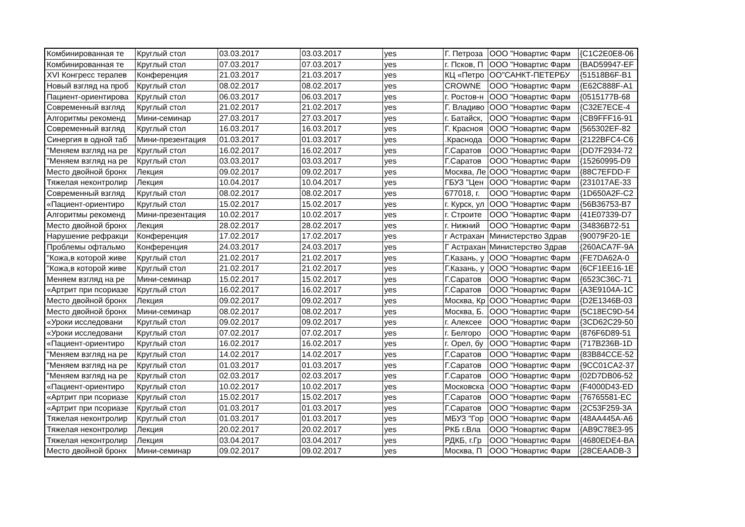| Комбинированная те | Круглый стол | 03.03.2017 | 03.03.2017 | yes | Г. Петроза | ООО "Новартис Фарм | {C1C2E0E8-06 |
| Комбинированная те | Круглый стол | 07.03.2017 | 07.03.2017 | yes | г. Псков, П | ООО "Новартис Фарм | {BAD59947-EF |
| XVI Конгресс терапев | Конференция | 21.03.2017 | 21.03.2017 | yes | КЦ «Петро | ОО"САНКТ-ПЕТЕРБУ | {51518B6F-B1 |
| Новый взгляд на проб | Круглый стол | 08.02.2017 | 08.02.2017 | yes | CROWNE | ООО "Новартис Фарм | {E62C888F-A1 |
| Пациент-ориентирова | Круглый стол | 06.03.2017 | 06.03.2017 | yes | г. Ростов-н | ООО "Новартис Фарм | {0515177B-68 |
| Современный взгляд | Круглый стол | 21.02.2017 | 21.02.2017 | yes | Г. Владиво | ООО "Новартис Фарм | {C32E7ECE-4 |
| Алгоритмы рекоменд | Мини-семинар | 27.03.2017 | 27.03.2017 | yes | г. Батайск, | ООО "Новартис Фарм | {CB9FFF16-91 |
| Современный взгляд | Круглый стол | 16.03.2017 | 16.03.2017 | yes | Г. Красноя | ООО "Новартис Фарм | {565302EF-82 |
| Синергия в одной таб | Мини-презентация | 01.03.2017 | 01.03.2017 | yes | .Краснода | ООО "Новартис Фарм | {2122BFC4-C6 |
| "Меняем взгляд на ре | Круглый стол | 16.02.2017 | 16.02.2017 | yes | Г.Саратов | ООО "Новартис Фарм | {DD7F2934-72 |
| "Меняем взгляд на ре | Круглый стол | 03.03.2017 | 03.03.2017 | yes | Г.Саратов | ООО "Новартис Фарм | {15260995-D9 |
| Место двойной бронх | Лекция | 09.02.2017 | 09.02.2017 | yes | Москва, Ле | ООО "Новартис Фарм | {88C7EFDD-F |
| Тяжелая неконтролир | Лекция | 10.04.2017 | 10.04.2017 | yes | ГБУЗ "Цен | ООО "Новартис Фарм | {231017AE-33 |
| Современный взгляд | Круглый стол | 08.02.2017 | 08.02.2017 | yes | 677018, г. | ООО "Новартис Фарм | {1D650A2F-C2 |
| «Пациент-ориентиро | Круглый стол | 15.02.2017 | 15.02.2017 | yes | г. Курск, ул | ООО "Новартис Фарм | {56B36753-B7 |
| Алгоритмы рекоменд | Мини-презентация | 10.02.2017 | 10.02.2017 | yes | г. Строите | ООО "Новартис Фарм | {41E07339-D7 |
| Место двойной бронх | Лекция | 28.02.2017 | 28.02.2017 | yes | г. Нижний | ООО "Новартис Фарм | {34836B72-51 |
| Нарушение рефракци | Конференция | 17.02.2017 | 17.02.2017 | yes | г Астрахан | Министерство Здрав | {90079F20-1E |
| Проблемы офтальмо | Конференция | 24.03.2017 | 24.03.2017 | yes | Г Астрахан | Министерство Здрав | {260ACA7F-9A |
| "Кожа,в которой живе | Круглый стол | 21.02.2017 | 21.02.2017 | yes | Г.Казань, у | ООО "Новартис Фарм | {FE7DA62A-0 |
| "Кожа,в которой живе | Круглый стол | 21.02.2017 | 21.02.2017 | yes | Г.Казань, у | ООО "Новартис Фарм | {6CF1EE16-1E |
| Меняем взгляд на ре | Мини-семинар | 15.02.2017 | 15.02.2017 | yes | Г.Саратов | ООО "Новартис Фарм | {6523C36C-71 |
| «Артрит при псориазе | Круглый стол | 16.02.2017 | 16.02.2017 | yes | Г.Саратов | ООО "Новартис Фарм | {A3E9104A-1C |
| Место двойной бронх | Лекция | 09.02.2017 | 09.02.2017 | yes | Москва, Кр | ООО "Новартис Фарм | {D2E1346B-03 |
| Место двойной бронх | Мини-семинар | 08.02.2017 | 08.02.2017 | yes | Москва, Б. | ООО "Новартис Фарм | {5C18EC9D-54 |
| «Уроки исследовани | Круглый стол | 09.02.2017 | 09.02.2017 | yes | г. Алексее | ООО "Новартис Фарм | {3CD62C29-50 |
| «Уроки исследовани | Круглый стол | 07.02.2017 | 07.02.2017 | yes | г. Белгоро | ООО "Новартис Фарм | {876F6D89-51 |
| «Пациент-ориентиро | Круглый стол | 16.02.2017 | 16.02.2017 | yes | г. Орел, бу | ООО "Новартис Фарм | {717B236B-1D |
| "Меняем взгляд на ре | Круглый стол | 14.02.2017 | 14.02.2017 | yes | Г.Саратов | ООО "Новартис Фарм | {83B84CCE-52 |
| "Меняем взгляд на ре | Круглый стол | 01.03.2017 | 01.03.2017 | yes | Г.Саратов | ООО "Новартис Фарм | {9CC01CA2-37 |
| "Меняем взгляд на ре | Круглый стол | 02.03.2017 | 02.03.2017 | yes | Г.Саратов | ООО "Новартис Фарм | {02D7DB06-52 |
| «Пациент-ориентиро | Круглый стол | 10.02.2017 | 10.02.2017 | yes | Московска | ООО "Новартис Фарм | {F4000D43-ED |
| «Артрит при псориазе | Круглый стол | 15.02.2017 | 15.02.2017 | yes | Г.Саратов | ООО "Новартис Фарм | {76765581-EC |
| «Артрит при псориазе | Круглый стол | 01.03.2017 | 01.03.2017 | yes | Г.Саратов | ООО "Новартис Фарм | {2C53F259-3A |
| Тяжелая неконтролир | Круглый стол | 01.03.2017 | 01.03.2017 | yes | МБУЗ "Гор | ООО "Новартис Фарм | {48AA445A-A6 |
| Тяжелая неконтролир | Лекция | 20.02.2017 | 20.02.2017 | yes | РКБ г.Вла | ООО "Новартис Фарм | {AB9C78E3-95 |
| Тяжелая неконтролир | Лекция | 03.04.2017 | 03.04.2017 | yes | РДКБ, г.Гр | ООО "Новартис Фарм | {4680EDE4-BA |
| Место двойной бронх | Мини-семинар | 09.02.2017 | 09.02.2017 | yes | Москва, П | ООО "Новартис Фарм | {28CEAADB-3 |